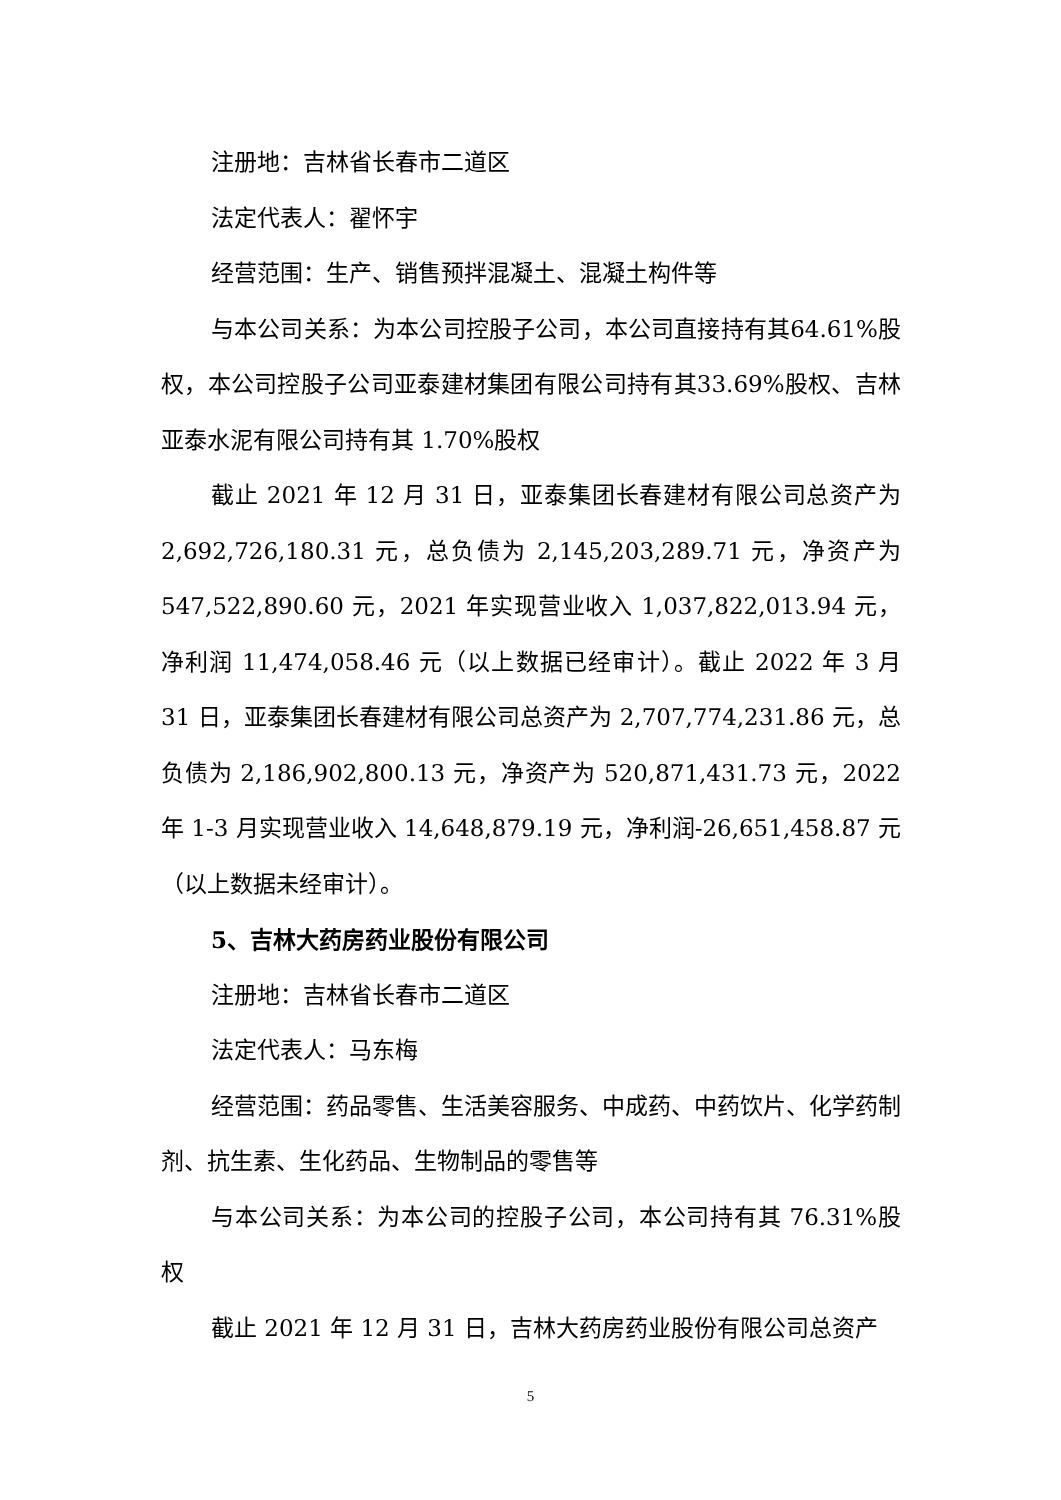注册地：吉林省长春市二道区
法定代表人：翟怀宇
经营范围：生产、销售预拌混凝土、混凝土构件等
与本公司关系：为本公司控股子公司，本公司直接持有其64.61%股权，本公司控股子公司亚泰建材集团有限公司持有其33.69%股权、吉林亚泰水泥有限公司持有其 1.70%股权
截止 2021 年 12 月 31 日，亚泰集团长春建材有限公司总资产为2,692,726,180.31 元，总负债为 2,145,203,289.71 元，净资产为547,522,890.60 元，2021 年实现营业收入 1,037,822,013.94 元，净利润 11,474,058.46 元（以上数据已经审计）。截止 2022 年 3 月 31 日，亚泰集团长春建材有限公司总资产为 2,707,774,231.86 元，总负债为 2,186,902,800.13 元，净资产为 520,871,431.73 元，2022 年 1-3 月实现营业收入 14,648,879.19 元，净利润-26,651,458.87 元（以上数据未经审计）。
5、吉林大药房药业股份有限公司
注册地：吉林省长春市二道区
法定代表人：马东梅
经营范围：药品零售、生活美容服务、中成药、中药饮片、化学药制剂、抗生素、生化药品、生物制品的零售等
与本公司关系：为本公司的控股子公司，本公司持有其 76.31%股权
截止 2021 年 12 月 31 日，吉林大药房药业股份有限公司总资产
5